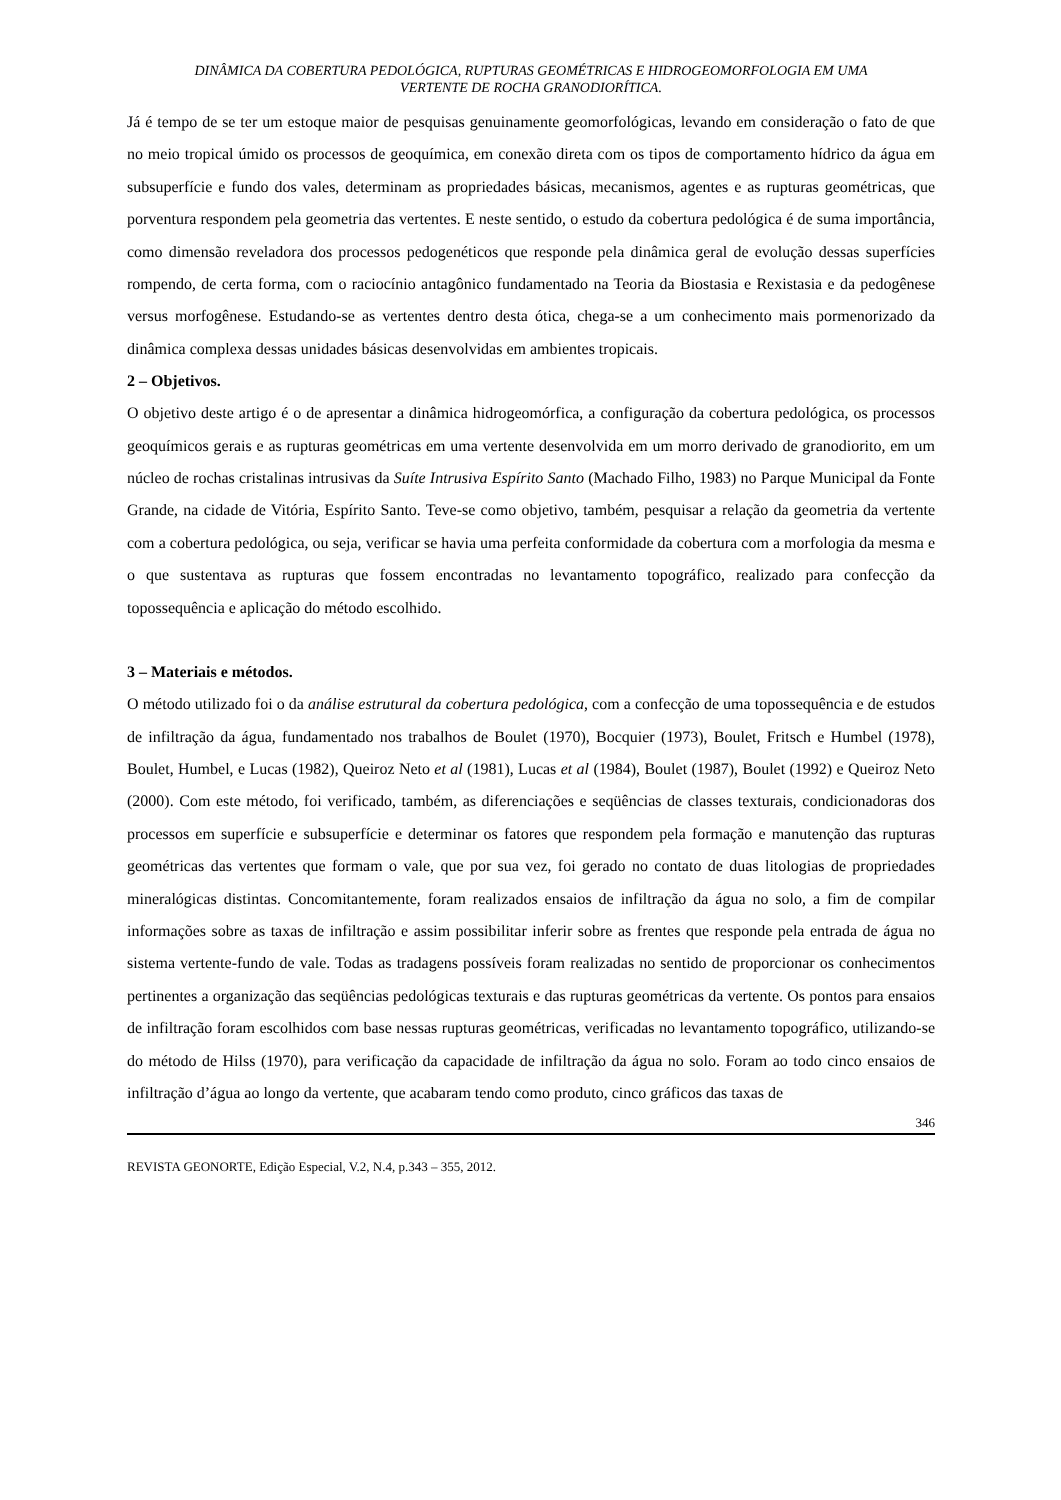DINÂMICA DA COBERTURA PEDOLÓGICA, RUPTURAS GEOMÉTRICAS E HIDROGEOMORFOLOGIA EM UMA
VERTENTE DE ROCHA GRANODIORÍTICA.
Já é tempo de se ter um estoque maior de pesquisas genuinamente geomorfológicas, levando em consideração o fato de que no meio tropical úmido os processos de geoquímica, em conexão direta com os tipos de comportamento hídrico da água em subsuperfície e fundo dos vales, determinam as propriedades básicas, mecanismos, agentes e as rupturas geométricas, que porventura respondem pela geometria das vertentes. E neste sentido, o estudo da cobertura pedológica é de suma importância, como dimensão reveladora dos processos pedogenéticos que responde pela dinâmica geral de evolução dessas superfícies rompendo, de certa forma, com o raciocínio antagônico fundamentado na Teoria da Biostasia e Rexistasia e da pedogênese versus morfogênese. Estudando-se as vertentes dentro desta ótica, chega-se a um conhecimento mais pormenorizado da dinâmica complexa dessas unidades básicas desenvolvidas em ambientes tropicais.
2 – Objetivos.
O objetivo deste artigo é o de apresentar a dinâmica hidrogeomórfica, a configuração da cobertura pedológica, os processos geoquímicos gerais e as rupturas geométricas em uma vertente desenvolvida em um morro derivado de granodiorito, em um núcleo de rochas cristalinas intrusivas da Suíte Intrusiva Espírito Santo (Machado Filho, 1983) no Parque Municipal da Fonte Grande, na cidade de Vitória, Espírito Santo. Teve-se como objetivo, também, pesquisar a relação da geometria da vertente com a cobertura pedológica, ou seja, verificar se havia uma perfeita conformidade da cobertura com a morfologia da mesma e o que sustentava as rupturas que fossem encontradas no levantamento topográfico, realizado para confecção da topossequência e aplicação do método escolhido.
3 – Materiais e métodos.
O método utilizado foi o da análise estrutural da cobertura pedológica, com a confecção de uma topossequência e de estudos de infiltração da água, fundamentado nos trabalhos de Boulet (1970), Bocquier (1973), Boulet, Fritsch e Humbel (1978), Boulet, Humbel, e Lucas (1982), Queiroz Neto et al (1981), Lucas et al (1984), Boulet (1987), Boulet (1992) e Queiroz Neto (2000). Com este método, foi verificado, também, as diferenciações e seqüências de classes texturais, condicionadoras dos processos em superfície e subsuperfície e determinar os fatores que respondem pela formação e manutenção das rupturas geométricas das vertentes que formam o vale, que por sua vez, foi gerado no contato de duas litologias de propriedades mineralógicas distintas. Concomitantemente, foram realizados ensaios de infiltração da água no solo, a fim de compilar informações sobre as taxas de infiltração e assim possibilitar inferir sobre as frentes que responde pela entrada de água no sistema vertente-fundo de vale. Todas as tradagens possíveis foram realizadas no sentido de proporcionar os conhecimentos pertinentes a organização das seqüências pedológicas texturais e das rupturas geométricas da vertente. Os pontos para ensaios de infiltração foram escolhidos com base nessas rupturas geométricas, verificadas no levantamento topográfico, utilizando-se do método de Hilss (1970), para verificação da capacidade de infiltração da água no solo. Foram ao todo cinco ensaios de infiltração d’água ao longo da vertente, que acabaram tendo como produto, cinco gráficos das taxas de
346
REVISTA GEONORTE, Edição Especial, V.2, N.4, p.343 – 355, 2012.